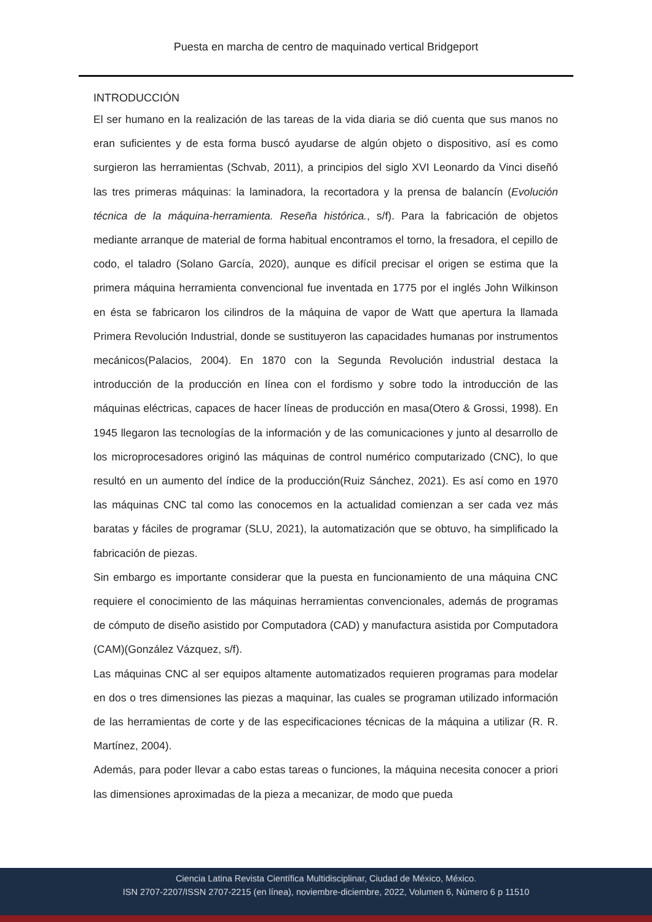Puesta en marcha de centro de maquinado vertical Bridgeport
INTRODUCCIÓN
El ser humano en la realización de las tareas de la vida diaria se dió cuenta que sus manos no eran suficientes y de esta forma buscó ayudarse de algún objeto o dispositivo, así es como surgieron las herramientas (Schvab, 2011), a principios del siglo XVI Leonardo da Vinci diseñó las tres primeras máquinas: la laminadora, la recortadora y la prensa de balancín (Evolución técnica de la máquina-herramienta. Reseña histórica., s/f). Para la fabricación de objetos mediante arranque de material de forma habitual encontramos el torno, la fresadora, el cepillo de codo, el taladro (Solano García, 2020), aunque es difícil precisar el origen se estima que la primera máquina herramienta convencional fue inventada en 1775 por el inglés John Wilkinson en ésta se fabricaron los cilindros de la máquina de vapor de Watt que apertura la llamada Primera Revolución Industrial, donde se sustituyeron las capacidades humanas por instrumentos mecánicos(Palacios, 2004). En 1870 con la Segunda Revolución industrial destaca la introducción de la producción en línea con el fordismo y sobre todo la introducción de las máquinas eléctricas, capaces de hacer líneas de producción en masa(Otero & Grossi, 1998). En 1945 llegaron las tecnologías de la información y de las comunicaciones y junto al desarrollo de los microprocesadores originó las máquinas de control numérico computarizado (CNC), lo que resultó en un aumento del índice de la producción(Ruiz Sánchez, 2021). Es así como en 1970 las máquinas CNC tal como las conocemos en la actualidad comienzan a ser cada vez más baratas y fáciles de programar (SLU, 2021), la automatización que se obtuvo, ha simplificado la fabricación de piezas.
Sin embargo es importante considerar que la puesta en funcionamiento de una máquina CNC requiere el conocimiento de las máquinas herramientas convencionales, además de programas de cómputo de diseño asistido por Computadora (CAD) y manufactura asistida por Computadora (CAM)(González Vázquez, s/f).
Las máquinas CNC al ser equipos altamente automatizados requieren programas para modelar en dos o tres dimensiones las piezas a maquinar, las cuales se programan utilizado información de las herramientas de corte y de las especificaciones técnicas de la máquina a utilizar (R. R. Martínez, 2004).
Además, para poder llevar a cabo estas tareas o funciones, la máquina necesita conocer a priori las dimensiones aproximadas de la pieza a mecanizar, de modo que pueda
Ciencia Latina Revista Científica Multidisciplinar, Ciudad de México, México.
ISN 2707-2207/ISSN 2707-2215 (en línea), noviembre-diciembre, 2022, Volumen 6, Número 6 p 11510